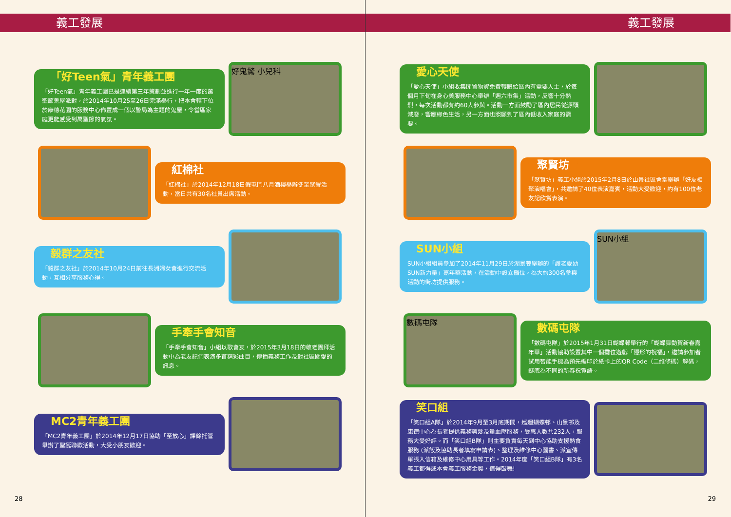義工發展
「好Teen氣」青年義工團
「好Teen氣」青年義工團已是連續第三年策劃並進行一年一度的萬聖節鬼屋派對，於2014年10月25至26日完滿舉行，把本會轄下位於康德花園的服務中心佈置成一個以警局為主題的鬼屋，令當區家庭更能感受到萬聖節的氣氛。
好鬼驚 小兒科
紅棉社
「紅棉社」於2014年12月18日假屯門八月酒樓舉辦冬至聚餐活動，當日共有30名社員出席活動。
毅群之友社
「毅群之友社」於2014年10月24日前往長洲婦女會進行交流活動，互相分享服務心得。
手牽手會知音
「手牽手會知音」小組以歌會友，於2015年3月18日的敬老團拜活動中為老友記們表演多首精彩曲目，傳播義務工作及對社區關愛的訊息。
MC2青年義工團
「MC2青年義工團」於2014年12月17日協助「至放心」課餘托管舉辦了聖誕聯歡活動，大受小朋友歡迎。
28
義工發展
愛心天使
「愛心天使」小組收集閒置物資免費轉贈給區內有需要人士，於每個月下旬在身心美服務中心舉辦「週六市集」活動，反響十分熱烈，每次活動都有約60人參與。活動一方面鼓勵了區內居民從源頭減廢，響應綠色生活，另一方面也照顧到了區內低收入家庭的需要。
聚賢坊
「聚賢坊」義工小組於2015年2月8日於山景社區會堂舉辦「好友相聚演唱會」，共邀請了40位表演嘉賓，活動大受歡迎，約有100位老友記欣賞表演。
SUN小組
SUN小組組員參加了2014年11月29日於湖景邨舉辦的「護老愛幼SUN新力量」嘉年華活動，在活動中設立攤位，為大約300名參與活動的街坊提供服務。
SUN小組
數碼屯隊
數碼屯隊
「數碼屯隊」於2015年1月31日蝴蝶邨舉行的「蝴蝶舞動賀新春嘉年華」活動協助設置其中一個攤位遊戲「隱形的祝福」，邀請參加者試用智能手機為預先編印於紙卡上的QR Code（二維條碼）解碼，謎底為不同的新春祝賀語。
笑口組
「笑口組A隊」於2014年9月至3月底期間，巡迴蝴蝶邨、山景邨及康德中心為長者提供義務剪髮及量血壓服務，受惠人數共232人，服務大受好評。而「笑口組B隊」則主要負責每天到中心協助支援熱食服務 (派飯及協助長者填寫申請表)、整理及維修中心圖書、派宣傳單張入信箱及維修中心用具等工作。2014年度「笑口組B隊」有3名義工都得或本會義工服務金獎，值得鼓舞!
29